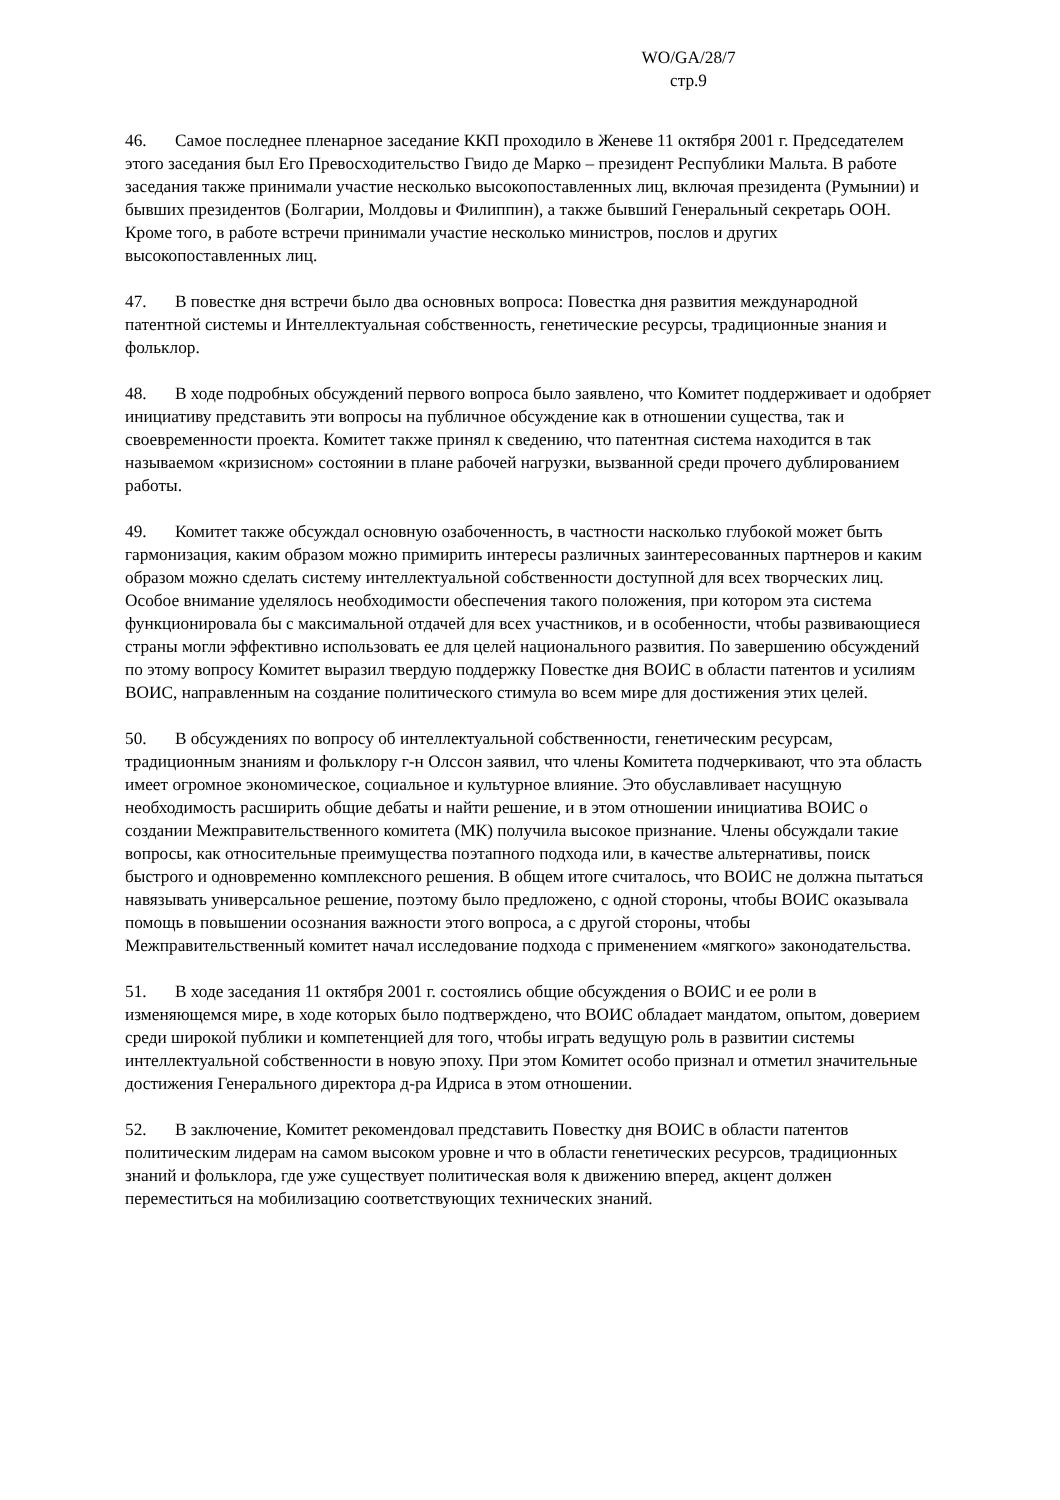WO/GA/28/7
стр.9
46. Самое последнее пленарное заседание ККП проходило в Женеве 11 октября 2001 г. Председателем этого заседания был Его Превосходительство Гвидо де Марко – президент Республики Мальта. В работе заседания также принимали участие несколько высокопоставленных лиц, включая президента (Румынии) и бывших президентов (Болгарии, Молдовы и Филиппин), а также бывший Генеральный секретарь ООН. Кроме того, в работе встречи принимали участие несколько министров, послов и других высокопоставленных лиц.
47. В повестке дня встречи было два основных вопроса: Повестка дня развития международной патентной системы и Интеллектуальная собственность, генетические ресурсы, традиционные знания и фольклор.
48. В ходе подробных обсуждений первого вопроса было заявлено, что Комитет поддерживает и одобряет инициативу представить эти вопросы на публичное обсуждение как в отношении существа, так и своевременности проекта. Комитет также принял к сведению, что патентная система находится в так называемом «кризисном» состоянии в плане рабочей нагрузки, вызванной среди прочего дублированием работы.
49. Комитет также обсуждал основную озабоченность, в частности насколько глубокой может быть гармонизация, каким образом можно примирить интересы различных заинтересованных партнеров и каким образом можно сделать систему интеллектуальной собственности доступной для всех творческих лиц. Особое внимание уделялось необходимости обеспечения такого положения, при котором эта система функционировала бы с максимальной отдачей для всех участников, и в особенности, чтобы развивающиеся страны могли эффективно использовать ее для целей национального развития. По завершению обсуждений по этому вопросу Комитет выразил твердую поддержку Повестке дня ВОИС в области патентов и усилиям ВОИС, направленным на создание политического стимула во всем мире для достижения этих целей.
50. В обсуждениях по вопросу об интеллектуальной собственности, генетическим ресурсам, традиционным знаниям и фольклору г-н Олссон заявил, что члены Комитета подчеркивают, что эта область имеет огромное экономическое, социальное и культурное влияние. Это обуславливает насущную необходимость расширить общие дебаты и найти решение, и в этом отношении инициатива ВОИС о создании Межправительственного комитета (МК) получила высокое признание. Члены обсуждали такие вопросы, как относительные преимущества поэтапного подхода или, в качестве альтернативы, поиск быстрого и одновременно комплексного решения. В общем итоге считалось, что ВОИС не должна пытаться навязывать универсальное решение, поэтому было предложено, с одной стороны, чтобы ВОИС оказывала помощь в повышении осознания важности этого вопроса, а с другой стороны, чтобы Межправительственный комитет начал исследование подхода с применением «мягкого» законодательства.
51. В ходе заседания 11 октября 2001 г. состоялись общие обсуждения о ВОИС и ее роли в изменяющемся мире, в ходе которых было подтверждено, что ВОИС обладает мандатом, опытом, доверием среди широкой публики и компетенцией для того, чтобы играть ведущую роль в развитии системы интеллектуальной собственности в новую эпоху. При этом Комитет особо признал и отметил значительные достижения Генерального директора д-ра Идриса в этом отношении.
52. В заключение, Комитет рекомендовал представить Повестку дня ВОИС в области патентов политическим лидерам на самом высоком уровне и что в области генетических ресурсов, традиционных знаний и фольклора, где уже существует политическая воля к движению вперед, акцент должен переместиться на мобилизацию соответствующих технических знаний.